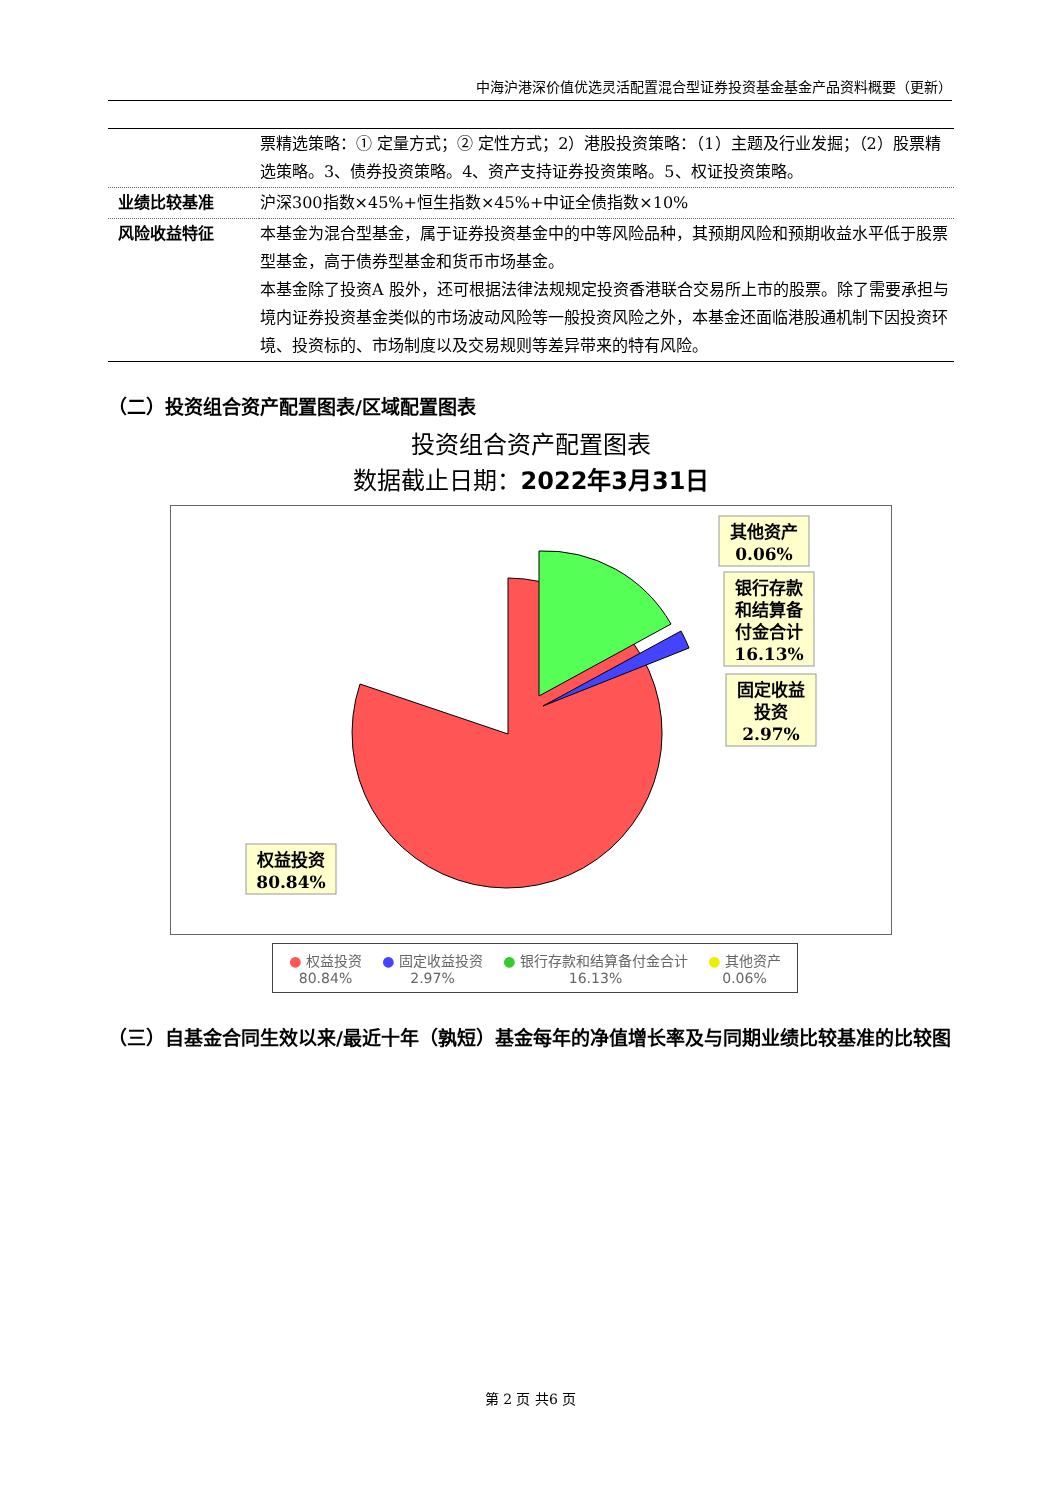中海沪港深价值优选灵活配置混合型证券投资基金基金产品资料概要（更新）
| | 票精选策略：① 定量方式；② 定性方式；2）港股投资策略：（1）主题及行业发掘；（2）股票精选策略。3、债券投资策略。4、资产支持证券投资策略。5、权证投资策略。 |
| 业绩比较基准 | 沪深300指数×45%+恒生指数×45%+中证全债指数×10% |
| 风险收益特征 | 本基金为混合型基金，属于证券投资基金中的中等风险品种，其预期风险和预期收益水平低于股票型基金，高于债券型基金和货币市场基金。 本基金除了投资A 股外，还可根据法律法规规定投资香港联合交易所上市的股票。除了需要承担与境内证券投资基金类似的市场波动风险等一般投资风险之外，本基金还面临港股通机制下因投资环境、投资标的、市场制度以及交易规则等差异带来的特有风险。 |
（二）投资组合资产配置图表/区域配置图表
投资组合资产配置图表
数据截止日期：2022年3月31日
其他资产
0.06%
银行存款
和结算备
付金合计
16.13%
固定收益
投资
2.97%
权益投资
80.84%
● 权益投资
80.84% ● 固定收益投资
2.97% ● 银行存款和结算备付金合计
16.13% ● 其他资产
0.06%
（三）自基金合同生效以来/最近十年（孰短）基金每年的净值增长率及与同期业绩比较基准的比较图
第 2 页 共6 页